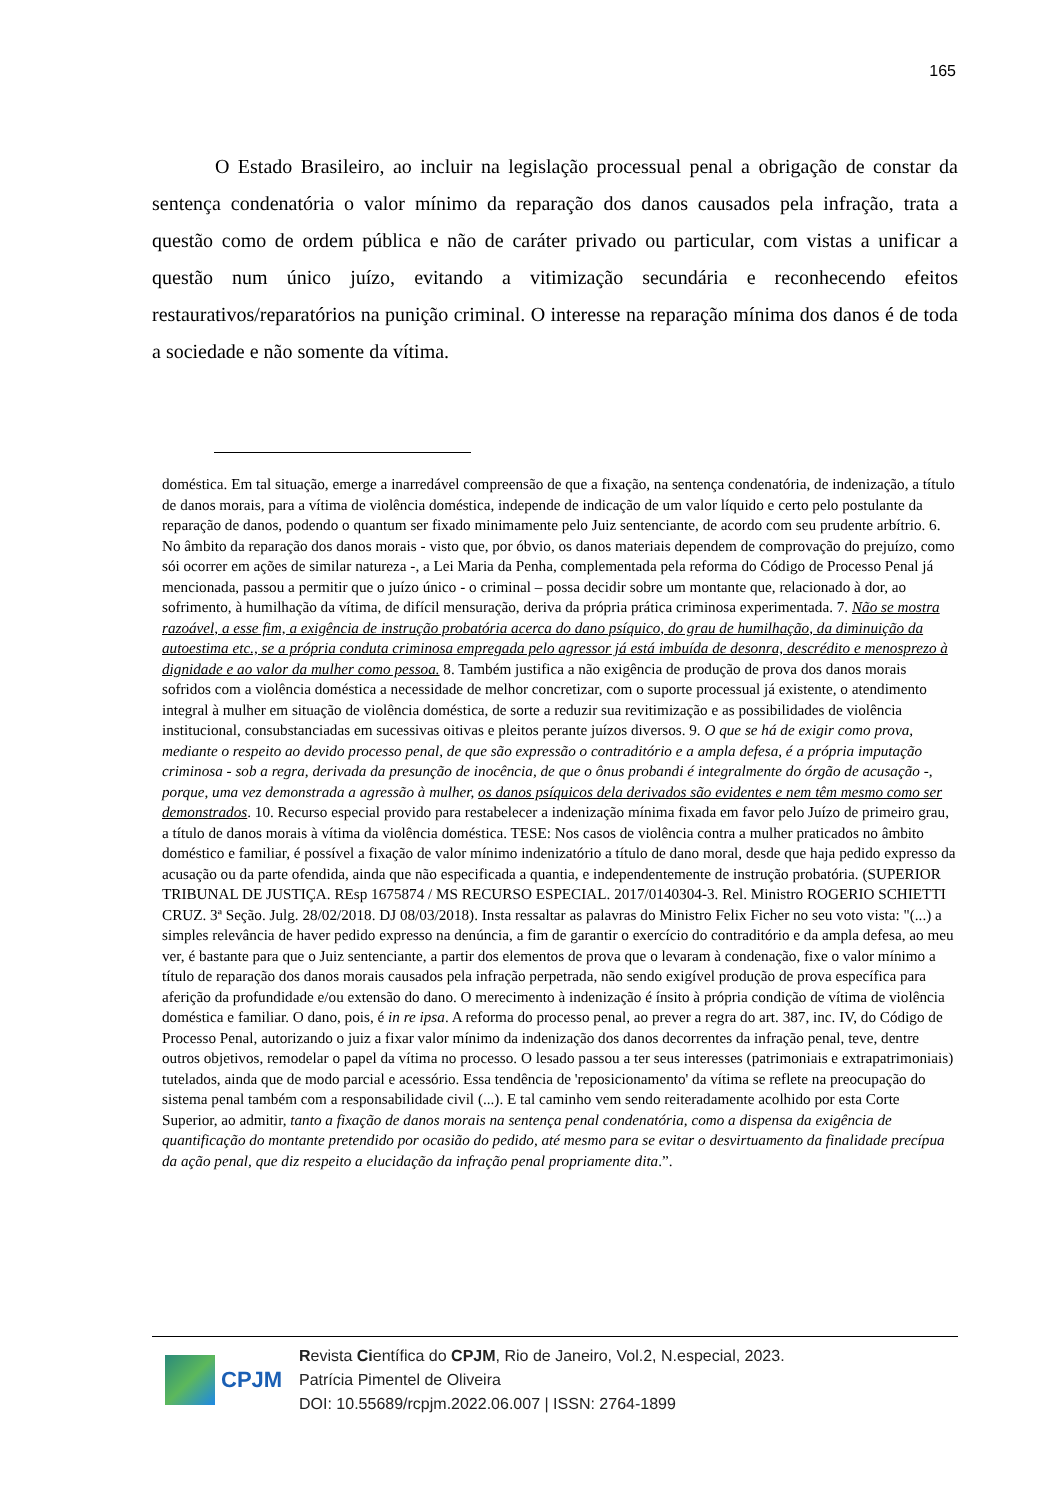165
O Estado Brasileiro, ao incluir na legislação processual penal a obrigação de constar da sentença condenatória o valor mínimo da reparação dos danos causados pela infração, trata a questão como de ordem pública e não de caráter privado ou particular, com vistas a unificar a questão num único juízo, evitando a vitimização secundária e reconhecendo efeitos restaurativos/reparatórios na punição criminal. O interesse na reparação mínima dos danos é de toda a sociedade e não somente da vítima.
doméstica. Em tal situação, emerge a inarredável compreensão de que a fixação, na sentença condenatória, de indenização, a título de danos morais, para a vítima de violência doméstica, independe de indicação de um valor líquido e certo pelo postulante da reparação de danos, podendo o quantum ser fixado minimamente pelo Juiz sentenciante, de acordo com seu prudente arbítrio. 6. No âmbito da reparação dos danos morais - visto que, por óbvio, os danos materiais dependem de comprovação do prejuízo, como sói ocorrer em ações de similar natureza -, a Lei Maria da Penha, complementada pela reforma do Código de Processo Penal já mencionada, passou a permitir que o juízo único - o criminal – possa decidir sobre um montante que, relacionado à dor, ao sofrimento, à humilhação da vítima, de difícil mensuração, deriva da própria prática criminosa experimentada. 7. Não se mostra razoável, a esse fim, a exigência de instrução probatória acerca do dano psíquico, do grau de humilhação, da diminuição da autoestima etc., se a própria conduta criminosa empregada pelo agressor já está imbuída de desonra, descrédito e menosprezo à dignidade e ao valor da mulher como pessoa. 8. Também justifica a não exigência de produção de prova dos danos morais sofridos com a violência doméstica a necessidade de melhor concretizar, com o suporte processual já existente, o atendimento integral à mulher em situação de violência doméstica, de sorte a reduzir sua revitimização e as possibilidades de violência institucional, consubstanciadas em sucessivas oitivas e pleitos perante juízos diversos. 9. O que se há de exigir como prova, mediante o respeito ao devido processo penal, de que são expressão o contraditório e a ampla defesa, é a própria imputação criminosa - sob a regra, derivada da presunção de inocência, de que o ônus probandi é integralmente do órgão de acusação -, porque, uma vez demonstrada a agressão à mulher, os danos psíquicos dela derivados são evidentes e nem têm mesmo como ser demonstrados. 10. Recurso especial provido para restabelecer a indenização mínima fixada em favor pelo Juízo de primeiro grau, a título de danos morais à vítima da violência doméstica. TESE: Nos casos de violência contra a mulher praticados no âmbito doméstico e familiar, é possível a fixação de valor mínimo indenizatório a título de dano moral, desde que haja pedido expresso da acusação ou da parte ofendida, ainda que não especificada a quantia, e independentemente de instrução probatória. (SUPERIOR TRIBUNAL DE JUSTIÇA. REsp 1675874 / MS RECURSO ESPECIAL. 2017/0140304-3. Rel. Ministro ROGERIO SCHIETTI CRUZ. 3ª Seção. Julg. 28/02/2018. DJ 08/03/2018). Insta ressaltar as palavras do Ministro Felix Ficher no seu voto vista: "(...) a simples relevância de haver pedido expresso na denúncia, a fim de garantir o exercício do contraditório e da ampla defesa, ao meu ver, é bastante para que o Juiz sentenciante, a partir dos elementos de prova que o levaram à condenação, fixe o valor mínimo a título de reparação dos danos morais causados pela infração perpetrada, não sendo exigível produção de prova específica para aferição da profundidade e/ou extensão do dano. O merecimento à indenização é ínsito à própria condição de vítima de violência doméstica e familiar. O dano, pois, é in re ipsa. A reforma do processo penal, ao prever a regra do art. 387, inc. IV, do Código de Processo Penal, autorizando o juiz a fixar valor mínimo da indenização dos danos decorrentes da infração penal, teve, dentre outros objetivos, remodelar o papel da vítima no processo. O lesado passou a ter seus interesses (patrimoniais e extrapatrimoniais) tutelados, ainda que de modo parcial e acessório. Essa tendência de 'reposicionamento' da vítima se reflete na preocupação do sistema penal também com a responsabilidade civil (...). E tal caminho vem sendo reiteradamente acolhido por esta Corte Superior, ao admitir, tanto a fixação de danos morais na sentença penal condenatória, como a dispensa da exigência de quantificação do montante pretendido por ocasião do pedido, até mesmo para se evitar o desvirtuamento da finalidade precípua da ação penal, que diz respeito a elucidação da infração penal propriamente dita.”.
CPJM
Revista Científica do CPJM, Rio de Janeiro, Vol.2, N.especial, 2023.
Patrícia Pimentel de Oliveira
DOI: 10.55689/rcpjm.2022.06.007 | ISSN: 2764-1899